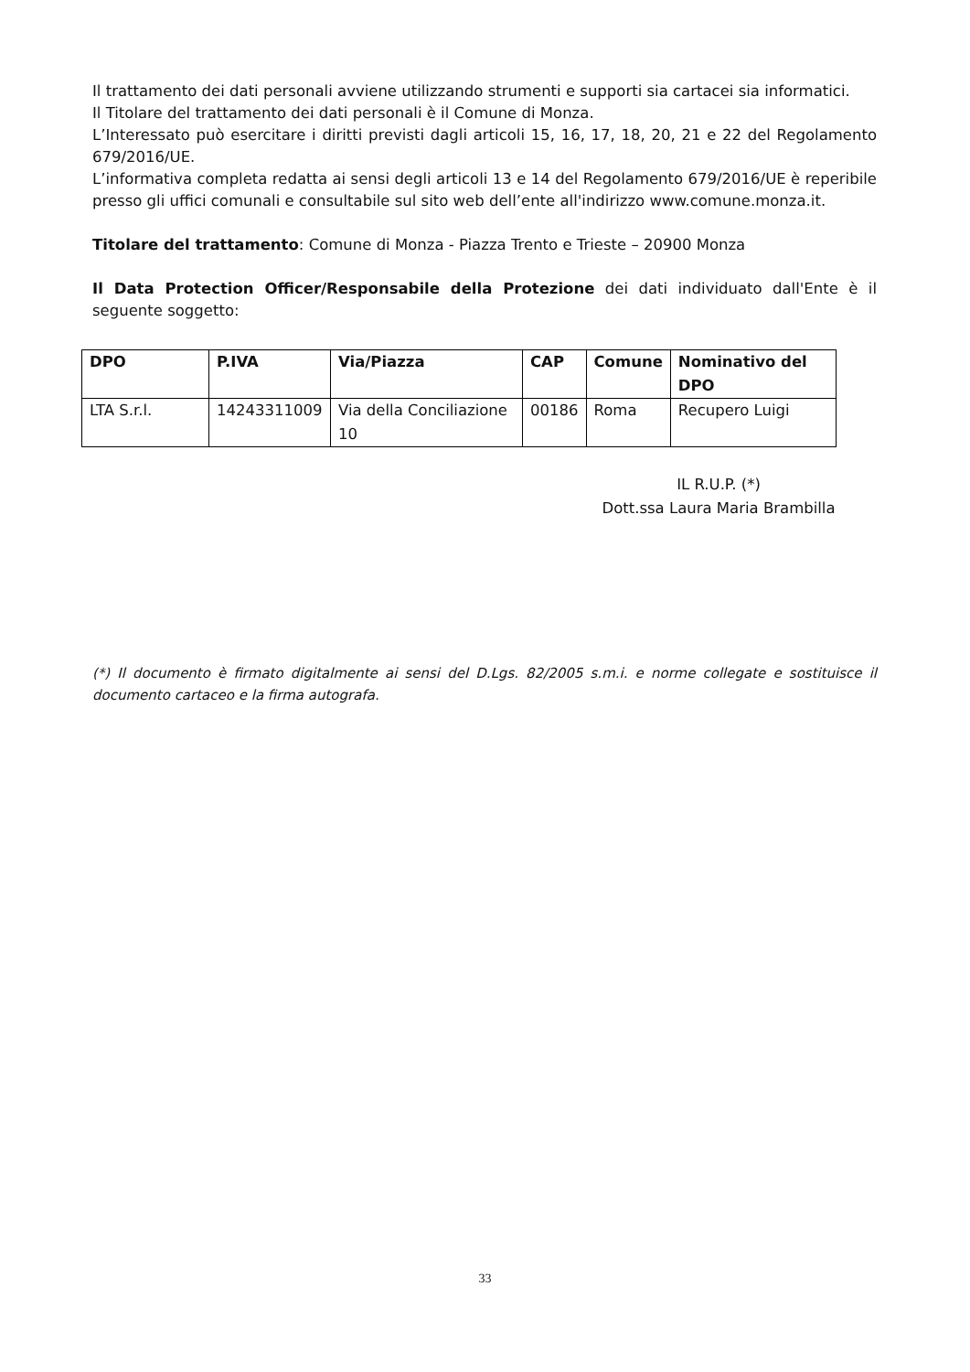Il trattamento dei dati personali avviene utilizzando strumenti e supporti sia cartacei sia informatici.
Il Titolare del trattamento dei dati personali è il Comune di Monza.
L’Interessato può esercitare i diritti previsti dagli articoli 15, 16, 17, 18, 20, 21 e 22 del Regolamento 679/2016/UE.
L’informativa completa redatta ai sensi degli articoli 13 e 14 del Regolamento 679/2016/UE è reperibile presso gli uffici comunali e consultabile sul sito web dell’ente all'indirizzo www.comune.monza.it.
Titolare del trattamento: Comune di Monza - Piazza Trento e Trieste – 20900 Monza
Il Data Protection Officer/Responsabile della Protezione dei dati individuato dall'Ente è il seguente soggetto:
| DPO | P.IVA | Via/Piazza | CAP | Comune | Nominativo del DPO |
| --- | --- | --- | --- | --- | --- |
| LTA S.r.l. | 14243311009 | Via della Conciliazione 10 | 00186 | Roma | Recupero Luigi |
IL R.U.P. (*)
Dott.ssa Laura Maria Brambilla
(*) Il documento è firmato digitalmente ai sensi del D.Lgs. 82/2005 s.m.i. e norme collegate e sostituisce il documento cartaceo e la firma autografa.
33